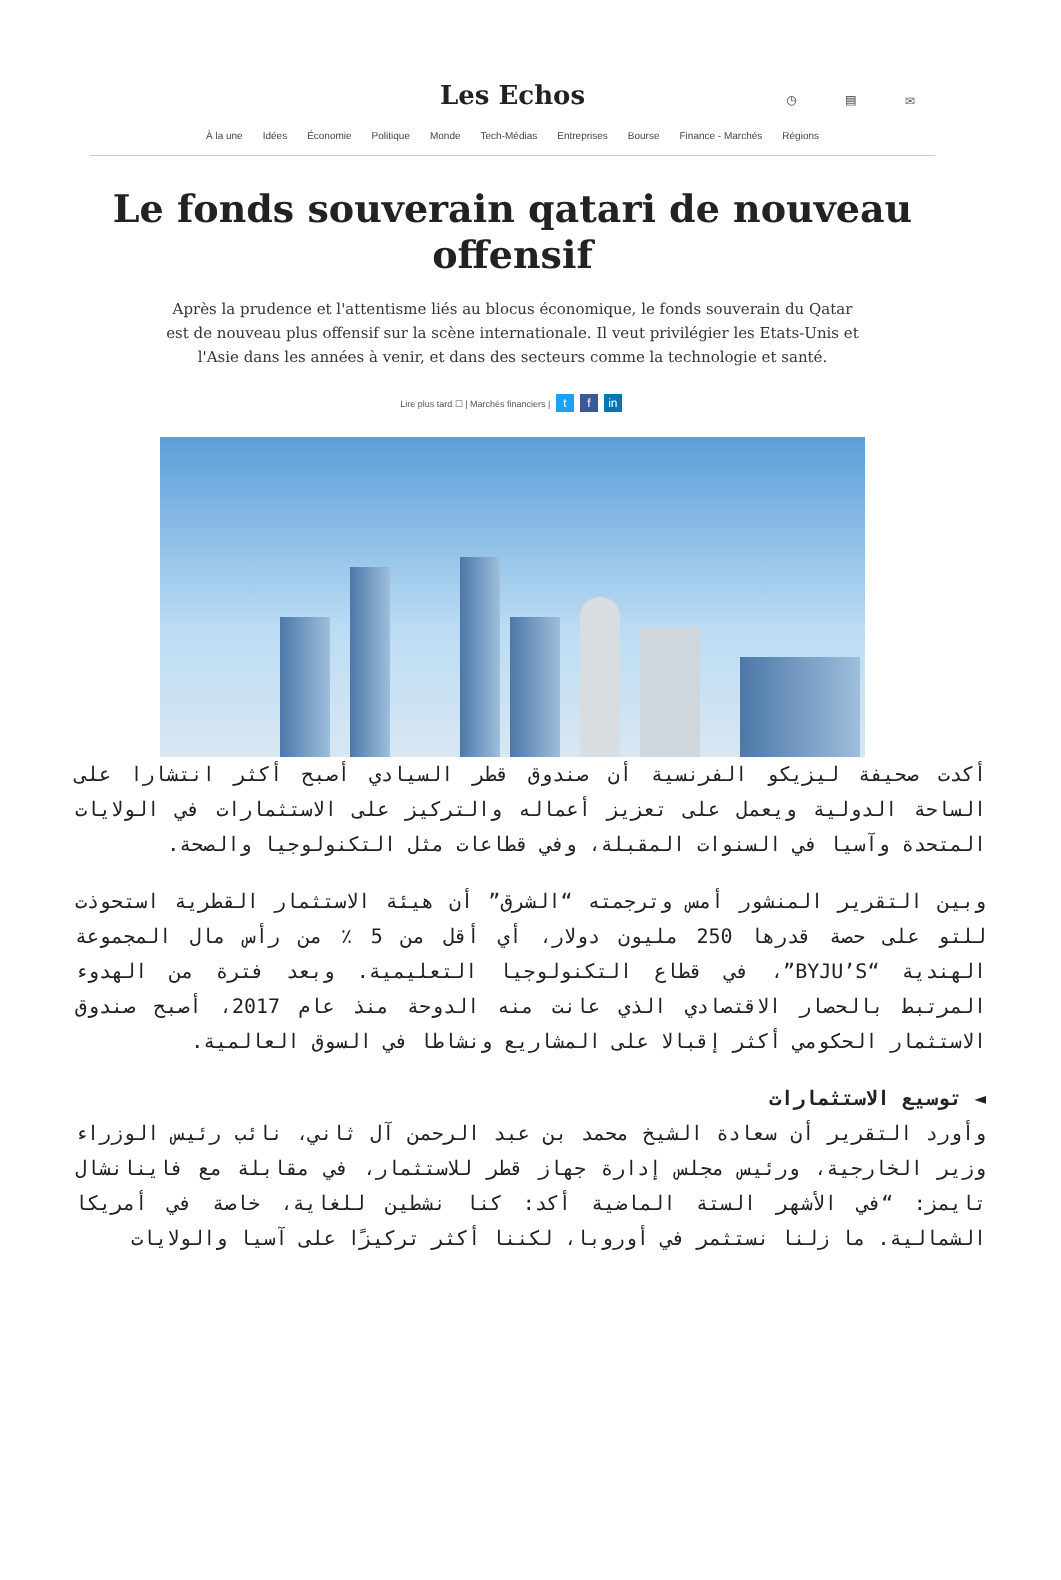Les Echos ◷ ▤ ✉
À la une Idées Économie Politique Monde Tech-Médias Entreprises Bourse Finance - Marchés Régions
Le fonds souverain qatari de nouveau offensif
Après la prudence et l'attentisme liés au blocus économique, le fonds souverain du Qatar est de nouveau plus offensif sur la scène internationale. Il veut privilégier les Etats-Unis et l'Asie dans les années à venir, et dans des secteurs comme la technologie et santé.
Lire plus tard ☐ | Marchés financiers | t f in
أكدت صحيفة ليزيكو الفرنسية أن صندوق قطر السيادي أصبح أكثر انتشارا على الساحة الدولية ويعمل على تعزيز أعماله والتركيز على الاستثمارات في الولايات المتحدة وآسيا في السنوات المقبلة، وفي قطاعات مثل التكنولوجيا والصحة.
وبين التقرير المنشور أمس وترجمته “الشرق” أن هيئة الاستثمار القطرية استحوذت للتو على حصة قدرها 250 مليون دولار، أي أقل من 5 ٪ من رأس مال المجموعة الهندية “BYJU’S”، في قطاع التكنولوجيا التعليمية. وبعد فترة من الهدوء المرتبط بالحصار الاقتصادي الذي عانت منه الدوحة منذ عام 2017، أصبح صندوق الاستثمار الحكومي أكثر إقبالا على المشاريع ونشاطا في السوق العالمية.
◄ توسيع الاستثمارات
وأورد التقرير أن سعادة الشيخ محمد بن عبد الرحمن آل ثاني، نائب رئيس الوزراء وزير الخارجية، ورئيس مجلس إدارة جهاز قطر للاستثمار، في مقابلة مع فاينانشال تايمز: “في الأشهر الستة الماضية أكد: كنا نشطين للغاية، خاصة في أمريكا الشمالية. ما زلنا نستثمر في أوروبا، لكننا أكثر تركيزًا على آسيا والولايات